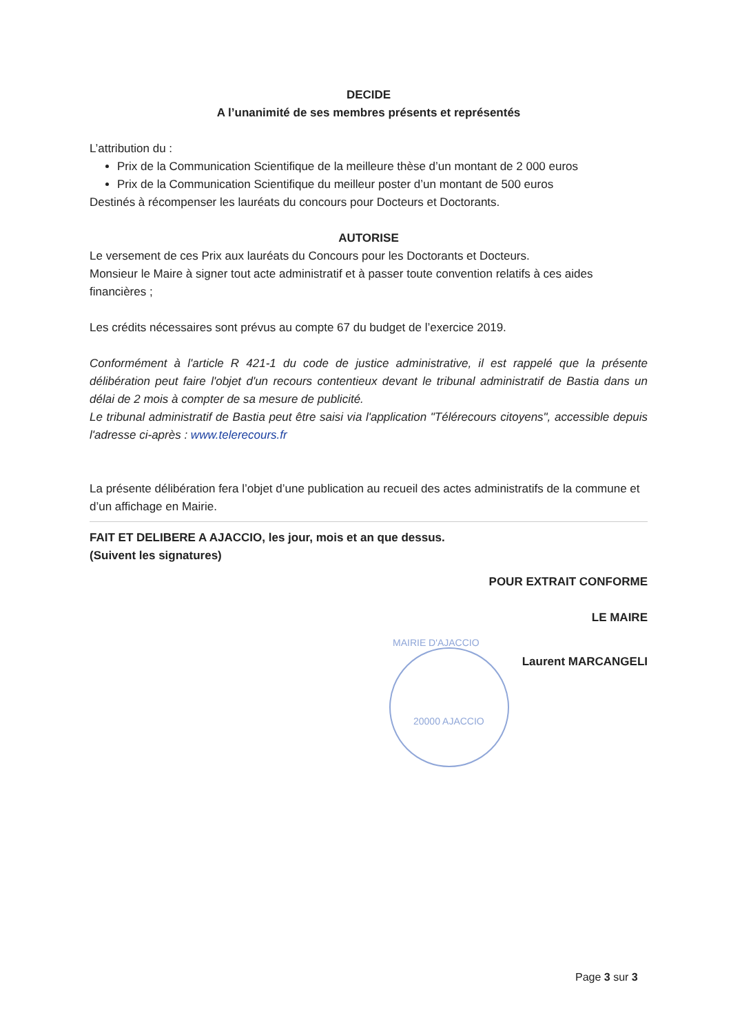DECIDE
A l’unanimité de ses membres présents et représentés
L’attribution du :
Prix de la Communication Scientifique de la meilleure thèse d’un montant de 2 000 euros
Prix de la Communication Scientifique du meilleur poster d’un montant de 500 euros
Destinés à récompenser les lauréats du concours pour Docteurs et Doctorants.
AUTORISE
Le versement de ces Prix aux lauréats du Concours pour les Doctorants et Docteurs.
Monsieur le Maire à signer tout acte administratif et à passer toute convention relatifs à ces aides financières ;
Les crédits nécessaires sont prévus au compte 67 du budget de l’exercice 2019.
Conformément à l'article R 421-1 du code de justice administrative, il est rappelé que la présente délibération peut faire l'objet d'un recours contentieux devant le tribunal administratif de Bastia dans un délai de 2 mois à compter de sa mesure de publicité.
Le tribunal administratif de Bastia peut être saisi via l'application "Télérecours citoyens", accessible depuis l'adresse ci-après : www.telerecours.fr
La présente délibération fera l’objet d’une publication au recueil des actes administratifs de la commune et d’un affichage en Mairie.
FAIT ET DELIBERE A AJACCIO, les jour, mois et an que dessus.
(Suivent les signatures)
POUR EXTRAIT CONFORME
LE MAIRE
MAIRIE D'AJACCIO
Laurent MARCANGELI
20000 AJACCIO
Page 3 sur 3